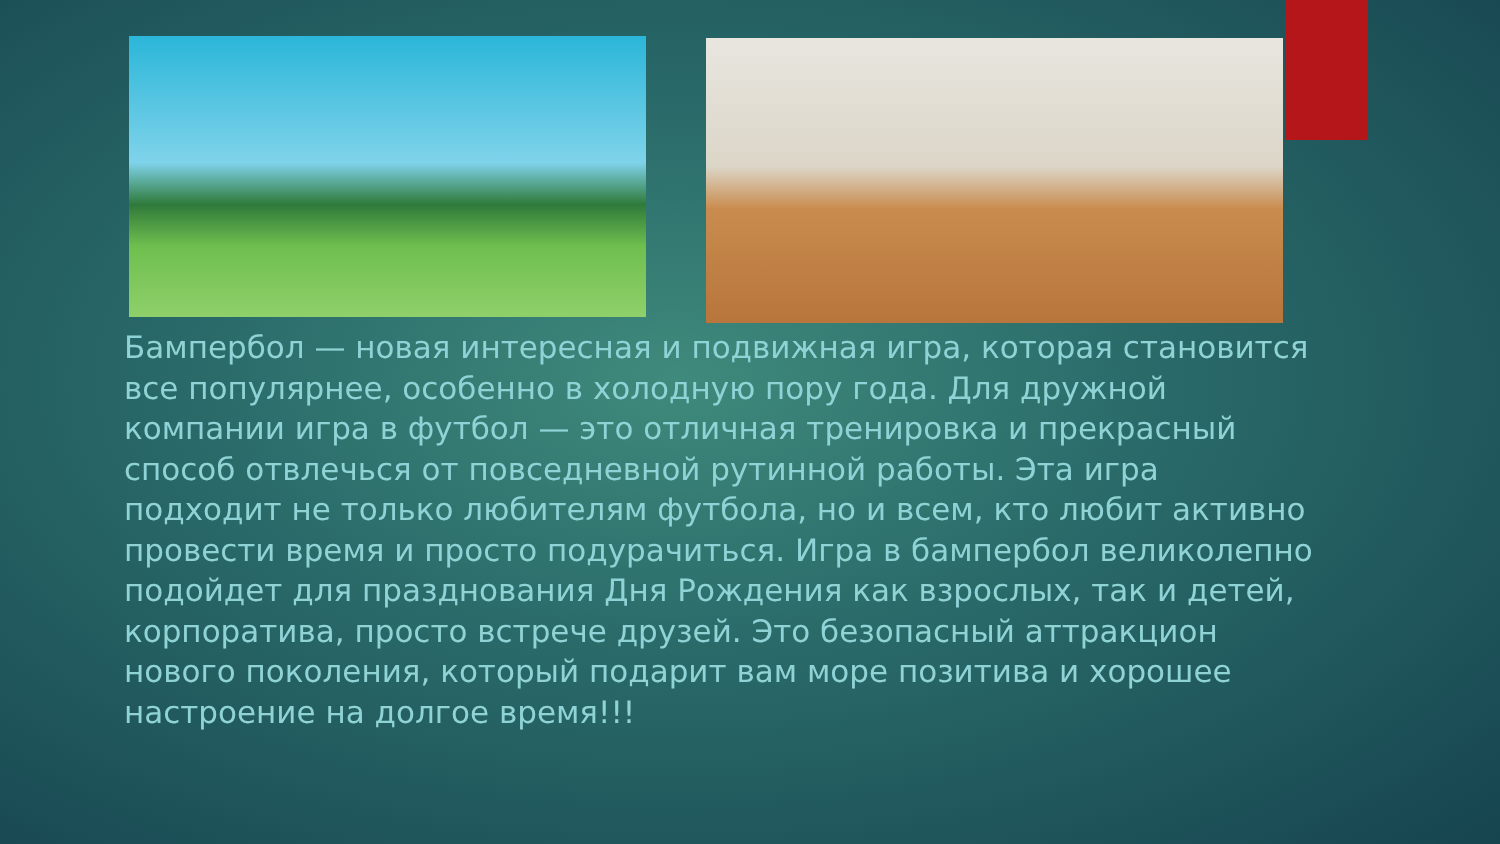Бампербол — новая интересная и подвижная игра, которая становится все популярнее, особенно в холодную пору года. Для дружной компании игра в футбол — это отличная тренировка и прекрасный способ отвлечься от повседневной рутинной работы. Эта игра подходит не только любителям футбола, но и всем, кто любит активно провести время и просто подурачиться. Игра в бампербол великолепно подойдет для празднования Дня Рождения как взрослых, так и детей, корпоратива, просто встрече друзей. Это безопасный аттракцион нового поколения, который подарит вам море позитива и хорошее настроение на долгое время!!!